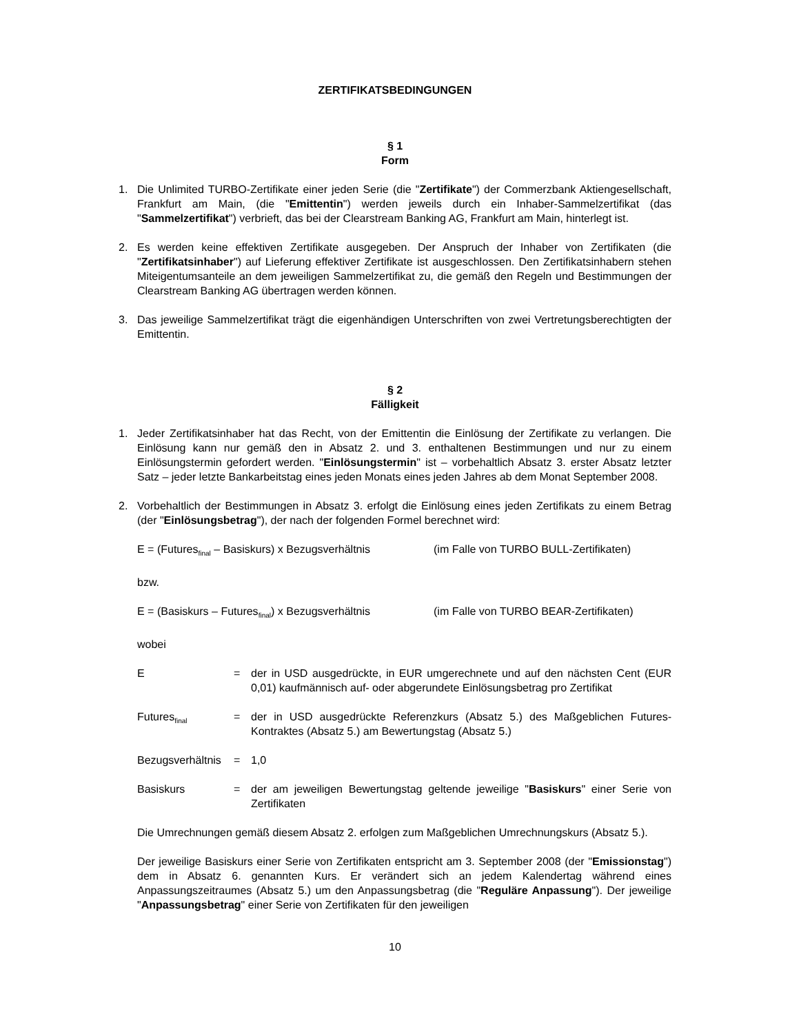ZERTIFIKATSBEDINGUNGEN
§ 1
Form
1. Die Unlimited TURBO-Zertifikate einer jeden Serie (die "Zertifikate") der Commerzbank Aktiengesellschaft, Frankfurt am Main, (die "Emittentin") werden jeweils durch ein Inhaber-Sammelzertifikat (das "Sammelzertifikat") verbrieft, das bei der Clearstream Banking AG, Frankfurt am Main, hinterlegt ist.
2. Es werden keine effektiven Zertifikate ausgegeben. Der Anspruch der Inhaber von Zertifikaten (die "Zertifikatsinhaber") auf Lieferung effektiver Zertifikate ist ausgeschlossen. Den Zertifikatsinhabern stehen Miteigentumsanteile an dem jeweiligen Sammelzertifikat zu, die gemäß den Regeln und Bestimmungen der Clearstream Banking AG übertragen werden können.
3. Das jeweilige Sammelzertifikat trägt die eigenhändigen Unterschriften von zwei Vertretungsberechtigten der Emittentin.
§ 2
Fälligkeit
1. Jeder Zertifikatsinhaber hat das Recht, von der Emittentin die Einlösung der Zertifikate zu verlangen. Die Einlösung kann nur gemäß den in Absatz 2. und 3. enthaltenen Bestimmungen und nur zu einem Einlösungstermin gefordert werden. "Einlösungstermin" ist – vorbehaltlich Absatz 3. erster Absatz letzter Satz – jeder letzte Bankarbeitstag eines jeden Monats eines jeden Jahres ab dem Monat September 2008.
2. Vorbehaltlich der Bestimmungen in Absatz 3. erfolgt die Einlösung eines jeden Zertifikats zu einem Betrag (der "Einlösungsbetrag"), der nach der folgenden Formel berechnet wird:
E = (Futures<sub>final</sub> – Basiskurs) x Bezugsverhältnis
(im Falle von TURBO BULL-Zertifikaten)
bzw.
E = (Basiskurs – Futures<sub>final</sub>) x Bezugsverhältnis
(im Falle von TURBO BEAR-Zertifikaten)
wobei
E = der in USD ausgedrückte, in EUR umgerechnete und auf den nächsten Cent (EUR 0,01) kaufmännisch auf- oder abgerundete Einlösungsbetrag pro Zertifikat
Futures<sub>final</sub>
= der in USD ausgedrückte Referenzkurs (Absatz 5.) des Maßgeblichen Futures-Kontraktes (Absatz 5.) am Bewertungstag (Absatz 5.)
Bezugsverhältnis
= 1,0
Basiskurs = der am jeweiligen Bewertungstag geltende jeweilige "Basiskurs" einer Serie von Zertifikaten
Die Umrechnungen gemäß diesem Absatz 2. erfolgen zum Maßgeblichen Umrechnungskurs (Absatz 5.).
Der jeweilige Basiskurs einer Serie von Zertifikaten entspricht am 3. September 2008 (der "Emissionstag") dem in Absatz 6. genannten Kurs. Er verändert sich an jedem Kalendertag während eines Anpassungszeitraumes (Absatz 5.) um den Anpassungsbetrag (die "Reguläre Anpassung"). Der jeweilige "Anpassungsbetrag" einer Serie von Zertifikaten für den jeweiligen
10